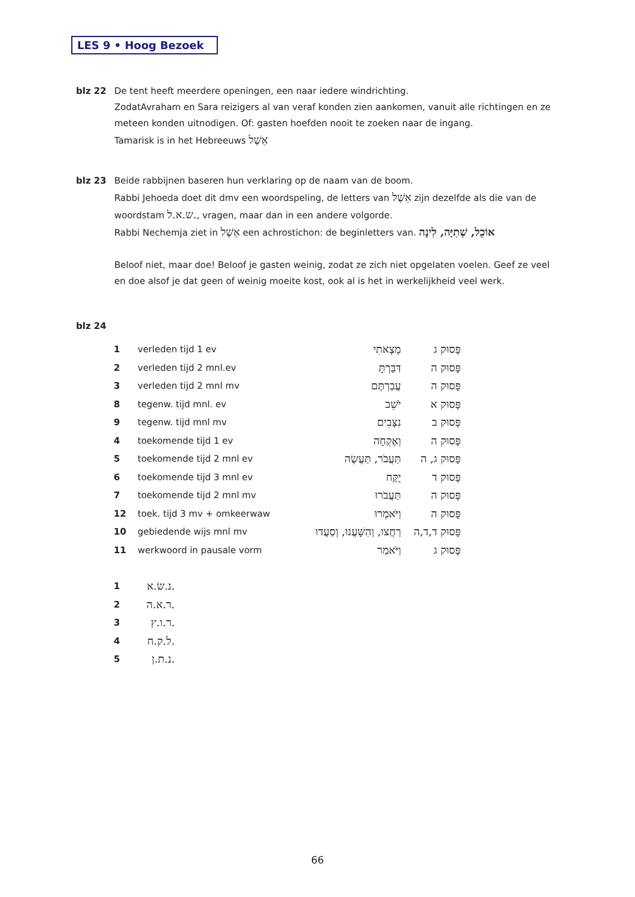LES 9 • Hoog Bezoek
blz 22 De tent heeft meerdere openingen, een naar iedere windrichting.
ZodatAvraham en Sara reizigers al van veraf konden zien aankomen, vanuit alle richtingen en ze meteen konden uitnodigen. Of: gasten hoefden nooit te zoeken naar de ingang.
Tamarisk is in het Hebreeuws אֵשֶׁל
blz 23 Beide rabbijnen baseren hun verklaring op de naam van de boom.
Rabbi Jehoeda doet dit dmv een woordspeling, de letters van אֵשֶׁל zijn dezelfde als die van de woordstam ש.א.ל., vragen, maar dan in een andere volgorde.
Rabbi Nechemja ziet in אֵשֶׁל een achrostichon: de beginletters van. אוֹכֵל, שְׁתִיָּה, לִינָה
Beloof niet, maar doe! Beloof je gasten weinig, zodat ze zich niet opgelaten voelen. Geef ze veel en doe alsof je dat geen of weinig moeite kost, ook al is het in werkelijkheid veel werk.
blz 24
| 1 | verleden tijd 1 ev | מָצָאתִי | פָּסוּק ג |
| 2 | verleden tijd 2 mnl.ev | דִּבַּרְתָּ | פָּסוּק ה |
| 3 | verleden tijd 2 mnl mv | עֲבַרְתֶּם | פָּסוּק ה |
| 8 | tegenw. tijd mnl. ev | יֹשֵׁב | פָּסוּק א |
| 9 | tegenw. tijd mnl mv | נִצָּבִים | פָּסוּק ב |
| 4 | toekomende tijd 1 ev | וְאֶקְחָה | פָּסוּק ה |
| 5 | toekomende tijd 2 mnl ev | תַּעֲבֹר, תַּעֲשֶׂה | פָּסוּק ג, ה |
| 6 | toekomende tijd 3 mnl ev | יֻקַּח | פָּסוּק ד |
| 7 | toekomende tijd 2 mnl mv | תַּעֲבֹרוּ | פָּסוּק ה |
| 12 | toek. tijd 3 mv + omkeerwaw | וַיֹּאמְרוּ | פָּסוּק ה |
| 10 | gebiedende wijs mnl mv | רַחֲצוּ, וְהִשָּׁעֲנוּ, וְסַעֲדוּ | פָּסוּק ד,ד,ה |
| 11 | werkwoord in pausale vorm | וַיֹּאמַר | פָּסוּק ג |
| 1 | נ.שׂ.א. |
| 2 | ר.א.ה. |
| 3 | ר.ו.ץ. |
| 4 | ל.ק.ח. |
| 5 | נ.ת.ן. |
66